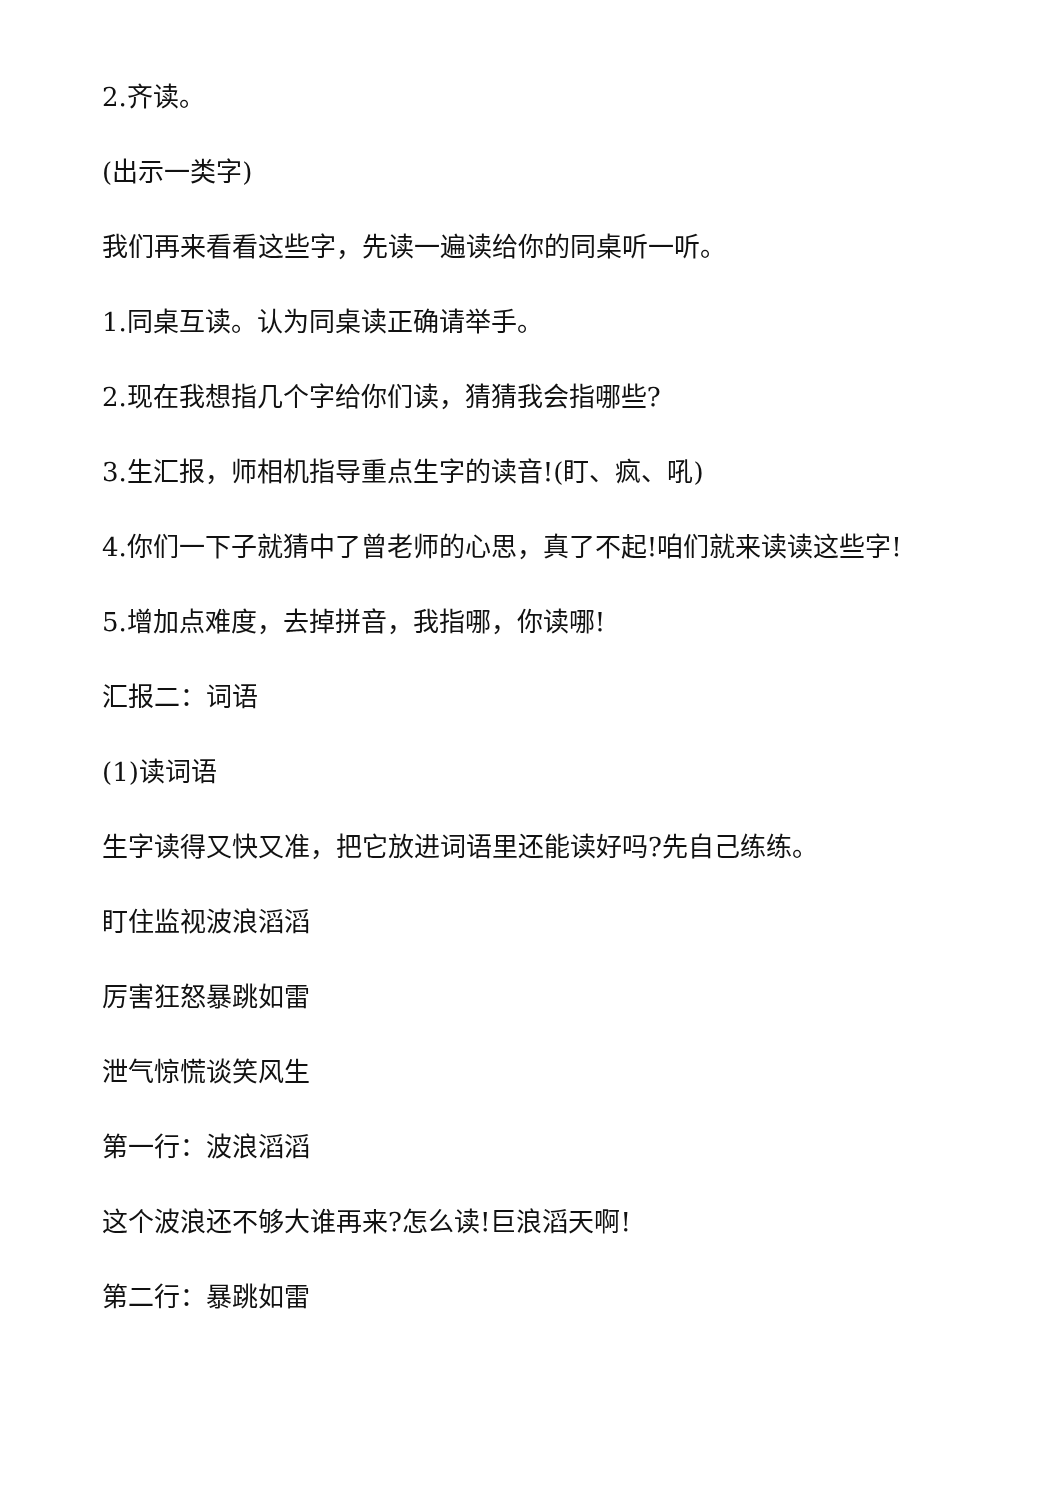2.齐读。
(出示一类字)
我们再来看看这些字，先读一遍读给你的同桌听一听。
1.同桌互读。认为同桌读正确请举手。
2.现在我想指几个字给你们读，猜猜我会指哪些?
3.生汇报，师相机指导重点生字的读音!(盯、疯、吼)
4.你们一下子就猜中了曾老师的心思，真了不起!咱们就来读读这些字!
5.增加点难度，去掉拼音，我指哪，你读哪!
汇报二：词语
(1)读词语
生字读得又快又准，把它放进词语里还能读好吗?先自己练练。
盯住监视波浪滔滔
厉害狂怒暴跳如雷
泄气惊慌谈笑风生
第一行：波浪滔滔
这个波浪还不够大谁再来?怎么读!巨浪滔天啊!
第二行：暴跳如雷